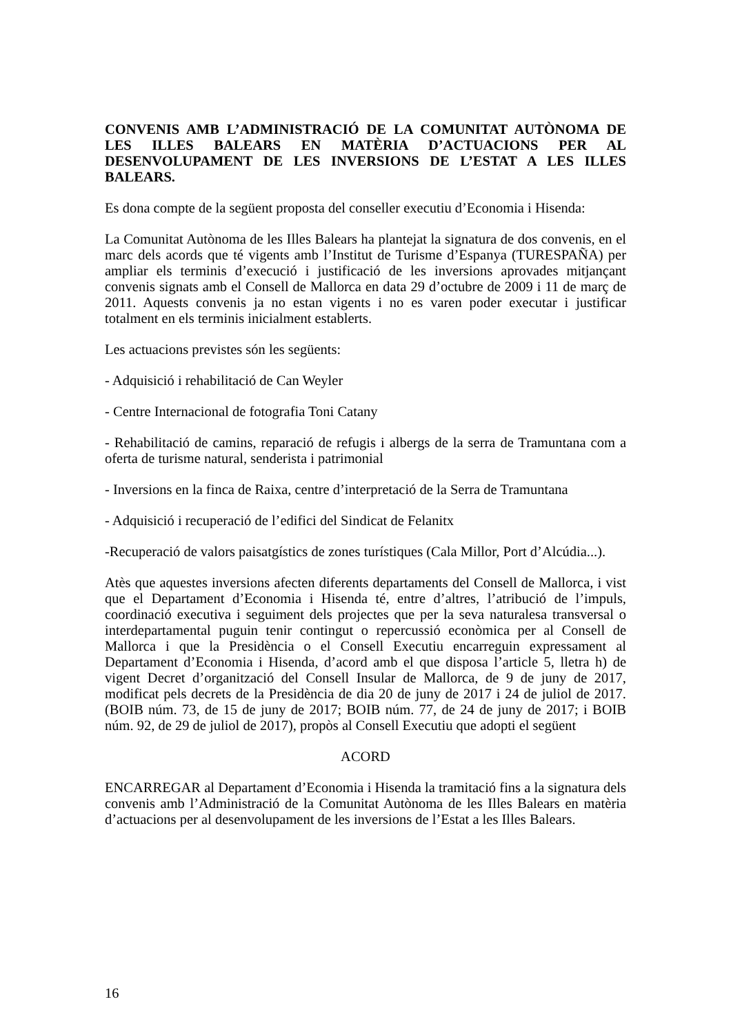CONVENIS AMB L’ADMINISTRACIÓ DE LA COMUNITAT AUTÒNOMA DE LES ILLES BALEARS EN MATÈRIA D’ACTUACIONS PER AL DESENVOLUPAMENT DE LES INVERSIONS DE L’ESTAT A LES ILLES BALEARS.
Es dona compte de la següent proposta del conseller executiu d’Economia i Hisenda:
La Comunitat Autònoma de les Illes Balears ha plantejat la signatura de dos convenis, en el marc dels acords que té vigents amb l’Institut de Turisme d’Espanya (TURESPAÑA) per ampliar els terminis d’execució i justificació de les inversions aprovades mitjançant convenis signats amb el Consell de Mallorca en data 29 d’octubre de 2009 i 11 de març de 2011. Aquests convenis ja no estan vigents i no es varen poder executar i justificar totalment en els terminis inicialment establerts.
Les actuacions previstes són les següents:
- Adquisició i rehabilitació de Can Weyler
- Centre Internacional de fotografia Toni Catany
- Rehabilitació de camins, reparació de refugis i albergs de la serra de Tramuntana com a oferta de turisme natural, senderista i patrimonial
- Inversions en la finca de Raixa, centre d’interpretació de la Serra de Tramuntana
- Adquisició i recuperació de l’edifici del Sindicat de Felanitx
-Recuperació de valors paisatgístics de zones turístiques (Cala Millor, Port d’Alcúdia...).
Atès que aquestes inversions afecten diferents departaments del Consell de Mallorca, i vist que el Departament d’Economia i Hisenda té, entre d’altres, l’atribució de l’impuls, coordinació executiva i seguiment dels projectes que per la seva naturalesa transversal o interdepartamental puguin tenir contingut o repercussió econòmica per al Consell de Mallorca i que la Presidència o el Consell Executiu encarreguin expressament al Departament d’Economia i Hisenda, d’acord amb el que disposa l’article 5, lletra h) de vigent Decret d’organització del Consell Insular de Mallorca, de 9 de juny de 2017, modificat pels decrets de la Presidència de dia 20 de juny de 2017 i 24 de juliol de 2017. (BOIB núm. 73, de 15 de juny de 2017; BOIB núm. 77, de 24 de juny de 2017; i BOIB núm. 92, de 29 de juliol de 2017), propòs al Consell Executiu que adopti el següent
ACORD
ENCARREGAR al Departament d’Economia i Hisenda la tramitació fins a la signatura dels convenis amb l’Administració de la Comunitat Autònoma de les Illes Balears en matèria d’actuacions per al desenvolupament de les inversions de l’Estat a les Illes Balears.
16